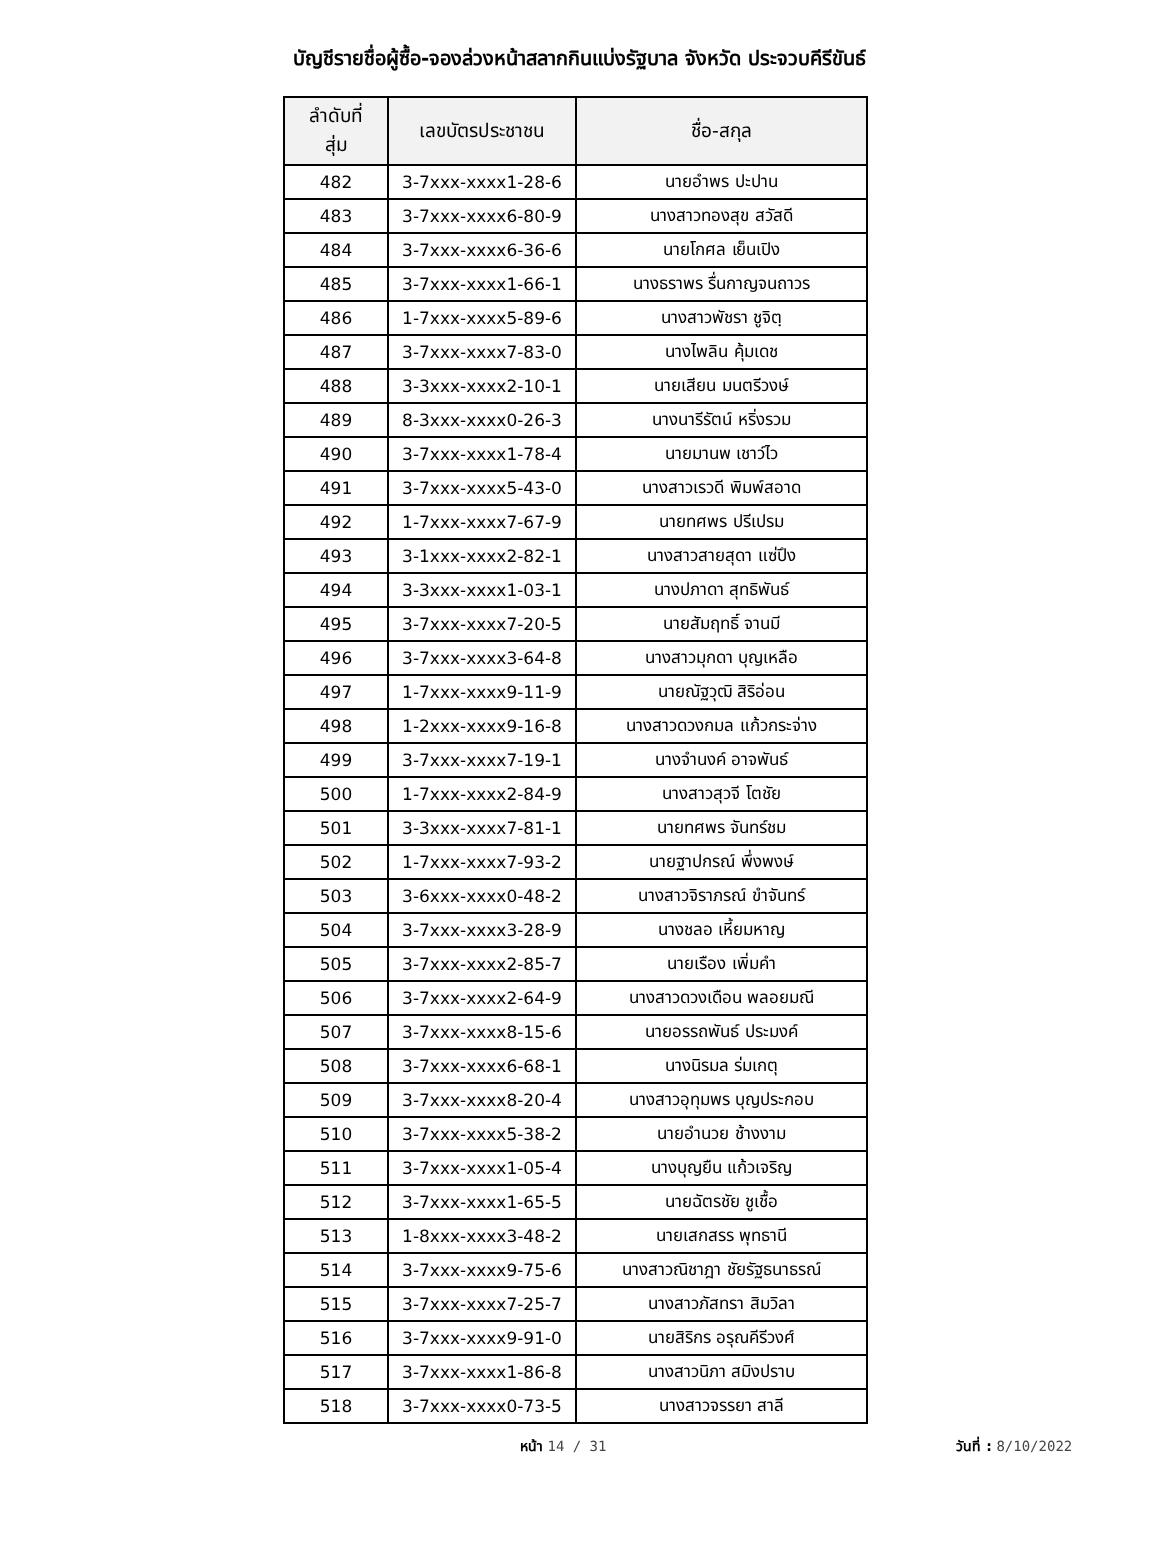บัญชีรายชื่อผู้ซื้อ-จองล่วงหน้าสลากกินแบ่งรัฐบาล จังหวัด ประจวบคีรีขันธ์
| ลำดับที่ สุ่ม | เลขบัตรประชาชน | ชื่อ-สกุล |
| --- | --- | --- |
| 482 | 3-7xxx-xxxx1-28-6 | นายอำพร ปะปาน |
| 483 | 3-7xxx-xxxx6-80-9 | นางสาวทองสุข สวัสดี |
| 484 | 3-7xxx-xxxx6-36-6 | นายโกศล เย็นเปิง |
| 485 | 3-7xxx-xxxx1-66-1 | นางธราพร รื่นกาญจนถาวร |
| 486 | 1-7xxx-xxxx5-89-6 | นางสาวพัชรา ชูจิตฺ |
| 487 | 3-7xxx-xxxx7-83-0 | นางไพลิน คุ้มเดช |
| 488 | 3-3xxx-xxxx2-10-1 | นายเสียน มนตรีวงษ์ |
| 489 | 8-3xxx-xxxx0-26-3 | นางนารีรัตน์ หริ่งรวม |
| 490 | 3-7xxx-xxxx1-78-4 | นายมานพ เชาว์ไว |
| 491 | 3-7xxx-xxxx5-43-0 | นางสาวเรวดี พิมพ์สอาด |
| 492 | 1-7xxx-xxxx7-67-9 | นายทศพร ปรีเปรม |
| 493 | 3-1xxx-xxxx2-82-1 | นางสาวสายสุดา แซ่ปึง |
| 494 | 3-3xxx-xxxx1-03-1 | นางปภาดา สุทธิพันธ์ |
| 495 | 3-7xxx-xxxx7-20-5 | นายสัมฤทธิ์ จานมี |
| 496 | 3-7xxx-xxxx3-64-8 | นางสาวมุกดา บุญเหลือ |
| 497 | 1-7xxx-xxxx9-11-9 | นายณัฐวุฒิ สิริอ่อน |
| 498 | 1-2xxx-xxxx9-16-8 | นางสาวดวงกมล แก้วกระจ่าง |
| 499 | 3-7xxx-xxxx7-19-1 | นางจำนงค์ อาจพันธ์ |
| 500 | 1-7xxx-xxxx2-84-9 | นางสาวสุวจี โตชัย |
| 501 | 3-3xxx-xxxx7-81-1 | นายทศพร จันทร์ชม |
| 502 | 1-7xxx-xxxx7-93-2 | นายฐาปกรณ์ พึ่งพงษ์ |
| 503 | 3-6xxx-xxxx0-48-2 | นางสาวจิราภรณ์ ขำจันทร์ |
| 504 | 3-7xxx-xxxx3-28-9 | นางชลอ เหี้ยมหาญ |
| 505 | 3-7xxx-xxxx2-85-7 | นายเรือง เพิ่มคำ |
| 506 | 3-7xxx-xxxx2-64-9 | นางสาวดวงเดือน พลอยมณี |
| 507 | 3-7xxx-xxxx8-15-6 | นายอรรถพันธ์ ประมงค์ |
| 508 | 3-7xxx-xxxx6-68-1 | นางนิรมล ร่มเกตุ |
| 509 | 3-7xxx-xxxx8-20-4 | นางสาวอุทุมพร บุญประกอบ |
| 510 | 3-7xxx-xxxx5-38-2 | นายอำนวย ช้างงาม |
| 511 | 3-7xxx-xxxx1-05-4 | นางบุญยืน แก้วเจริญ |
| 512 | 3-7xxx-xxxx1-65-5 | นายฉัตรชัย ชูเชื้อ |
| 513 | 1-8xxx-xxxx3-48-2 | นายเสกสรร พุทธานี |
| 514 | 3-7xxx-xxxx9-75-6 | นางสาวณิชาฎา ชัยรัฐธนาธรณ์ |
| 515 | 3-7xxx-xxxx7-25-7 | นางสาวภัสทรา สิมวิลา |
| 516 | 3-7xxx-xxxx9-91-0 | นายสิริกร อรุณคีรีวงศ์ |
| 517 | 3-7xxx-xxxx1-86-8 | นางสาวนิภา สมิงปราบ |
| 518 | 3-7xxx-xxxx0-73-5 | นางสาวจรรยา สาลี |
หน้า 14 / 31 วันที่ : 8/10/2022